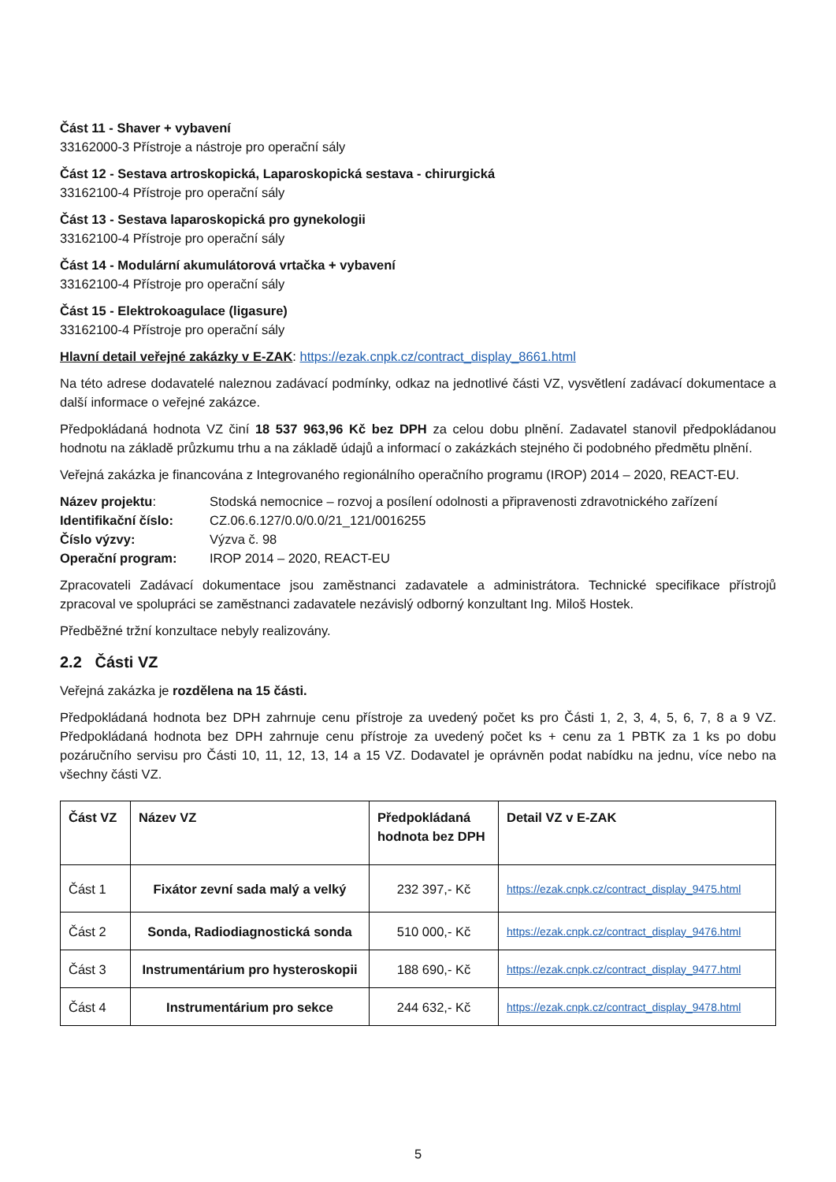Část 11 - Shaver + vybavení
33162000-3 Přístroje a nástroje pro operační sály
Část 12 - Sestava artroskopická, Laparoskopická sestava - chirurgická
33162100-4 Přístroje pro operační sály
Část 13 - Sestava laparoskopická pro gynekologii
33162100-4 Přístroje pro operační sály
Část 14 - Modulární akumulátorová vrtačka + vybavení
33162100-4 Přístroje pro operační sály
Část 15 - Elektrokoagulace (ligasure)
33162100-4 Přístroje pro operační sály
Hlavní detail veřejné zakázky v E-ZAK: https://ezak.cnpk.cz/contract_display_8661.html
Na této adrese dodavatelé naleznou zadávací podmínky, odkaz na jednotlivé části VZ, vysvětlení zadávací dokumentace a další informace o veřejné zakázce.
Předpokládaná hodnota VZ činí 18 537 963,96 Kč bez DPH za celou dobu plnění. Zadavatel stanovil předpokládanou hodnotu na základě průzkumu trhu a na základě údajů a informací o zakázkách stejného či podobného předmětu plnění.
Veřejná zakázka je financována z Integrovaného regionálního operačního programu (IROP) 2014 – 2020, REACT-EU.
| Název projektu : | Stodská nemocnice – rozvoj a posílení odolnosti a připravenosti zdravotnického zařízení |
| Identifikační číslo: | CZ.06.6.127/0.0/0.0/21_121/0016255 |
| Číslo výzvy: | Výzva č. 98 |
| Operační program: | IROP 2014 – 2020, REACT-EU |
Zpracovateli Zadávací dokumentace jsou zaměstnanci zadavatele a administrátora. Technické specifikace přístrojů zpracoval ve spolupráci se zaměstnanci zadavatele nezávislý odborný konzultant Ing. Miloš Hostek.
Předběžné tržní konzultace nebyly realizovány.
2.2 Části VZ
Veřejná zakázka je rozdělena na 15 části.
Předpokládaná hodnota bez DPH zahrnuje cenu přístroje za uvedený počet ks pro Části 1, 2, 3, 4, 5, 6, 7, 8 a 9 VZ. Předpokládaná hodnota bez DPH zahrnuje cenu přístroje za uvedený počet ks + cenu za 1 PBTK za 1 ks po dobu pozáručního servisu pro Části 10, 11, 12, 13, 14 a 15 VZ. Dodavatel je oprávněn podat nabídku na jednu, více nebo na všechny části VZ.
| Část VZ | Název VZ | Předpokládaná hodnota bez DPH | Detail VZ v E-ZAK |
| --- | --- | --- | --- |
| Část 1 | Fixátor zevní sada malý a velký | 232 397,- Kč | https://ezak.cnpk.cz/contract_display_9475.html |
| Část 2 | Sonda, Radiodiagnostická sonda | 510 000,- Kč | https://ezak.cnpk.cz/contract_display_9476.html |
| Část 3 | Instrumentárium pro hysteroskopii | 188 690,- Kč | https://ezak.cnpk.cz/contract_display_9477.html |
| Část 4 | Instrumentárium pro sekce | 244 632,- Kč | https://ezak.cnpk.cz/contract_display_9478.html |
5